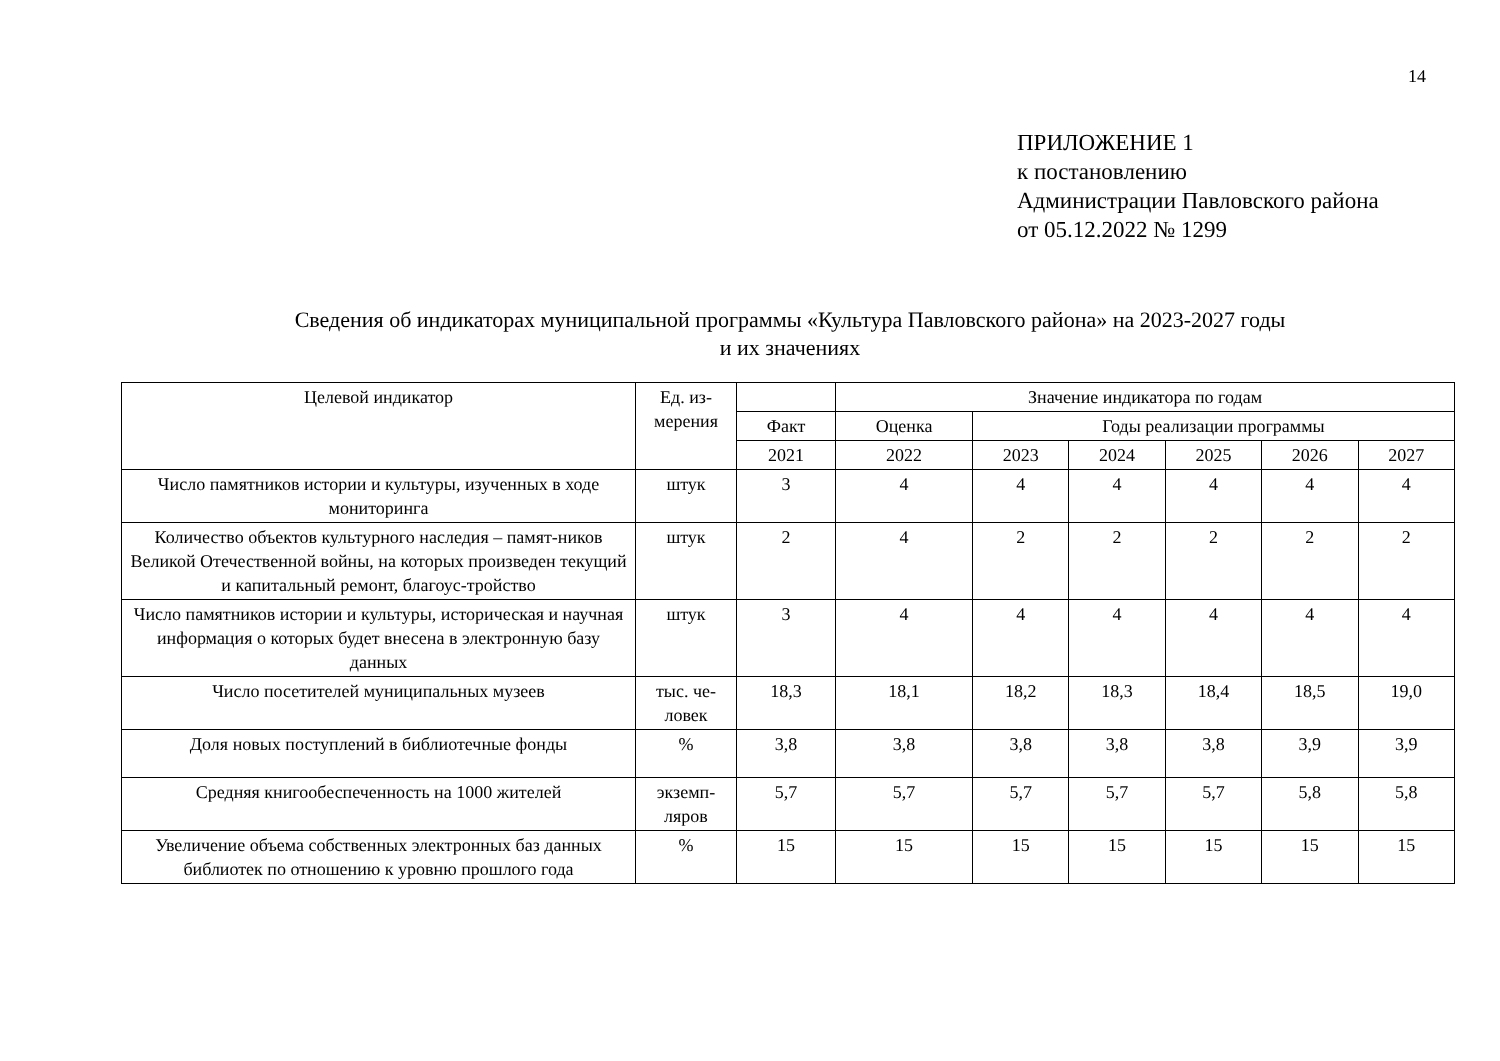14
ПРИЛОЖЕНИЕ 1
к постановлению
Администрации Павловского района
от 05.12.2022 № 1299
Сведения об индикаторах муниципальной программы «Культура Павловского района» на 2023-2027 годы
и их значениях
| Целевой индикатор | Ед. из- мерения | | Значение индикатора по годам | | | | | |
| --- | --- | --- | --- | --- | --- | --- | --- | --- |
| | | Факт | Оценка | Годы реализации программы | | | | |
| | | 2021 | 2022 | 2023 | 2024 | 2025 | 2026 | 2027 |
| Число памятников истории и культуры, изученных в ходе мониторинга | штук | 3 | 4 | 4 | 4 | 4 | 4 | 4 |
| Количество объектов культурного наследия – памят-ников Великой Отечественной войны, на которых произведен текущий и капитальный ремонт, благоус-тройство | штук | 2 | 4 | 2 | 2 | 2 | 2 | 2 |
| Число памятников истории и культуры, историческая и научная информация о которых будет внесена в электронную базу данных | штук | 3 | 4 | 4 | 4 | 4 | 4 | 4 |
| Число посетителей муниципальных музеев | тыс. че-ловек | 18,3 | 18,1 | 18,2 | 18,3 | 18,4 | 18,5 | 19,0 |
| Доля новых поступлений в библиотечные фонды | % | 3,8 | 3,8 | 3,8 | 3,8 | 3,8 | 3,9 | 3,9 |
| Средняя книгообеспеченность на 1000 жителей | экземп-ляров | 5,7 | 5,7 | 5,7 | 5,7 | 5,7 | 5,8 | 5,8 |
| Увеличение объема собственных электронных баз данных библиотек по отношению к уровню прошлого года | % | 15 | 15 | 15 | 15 | 15 | 15 | 15 |